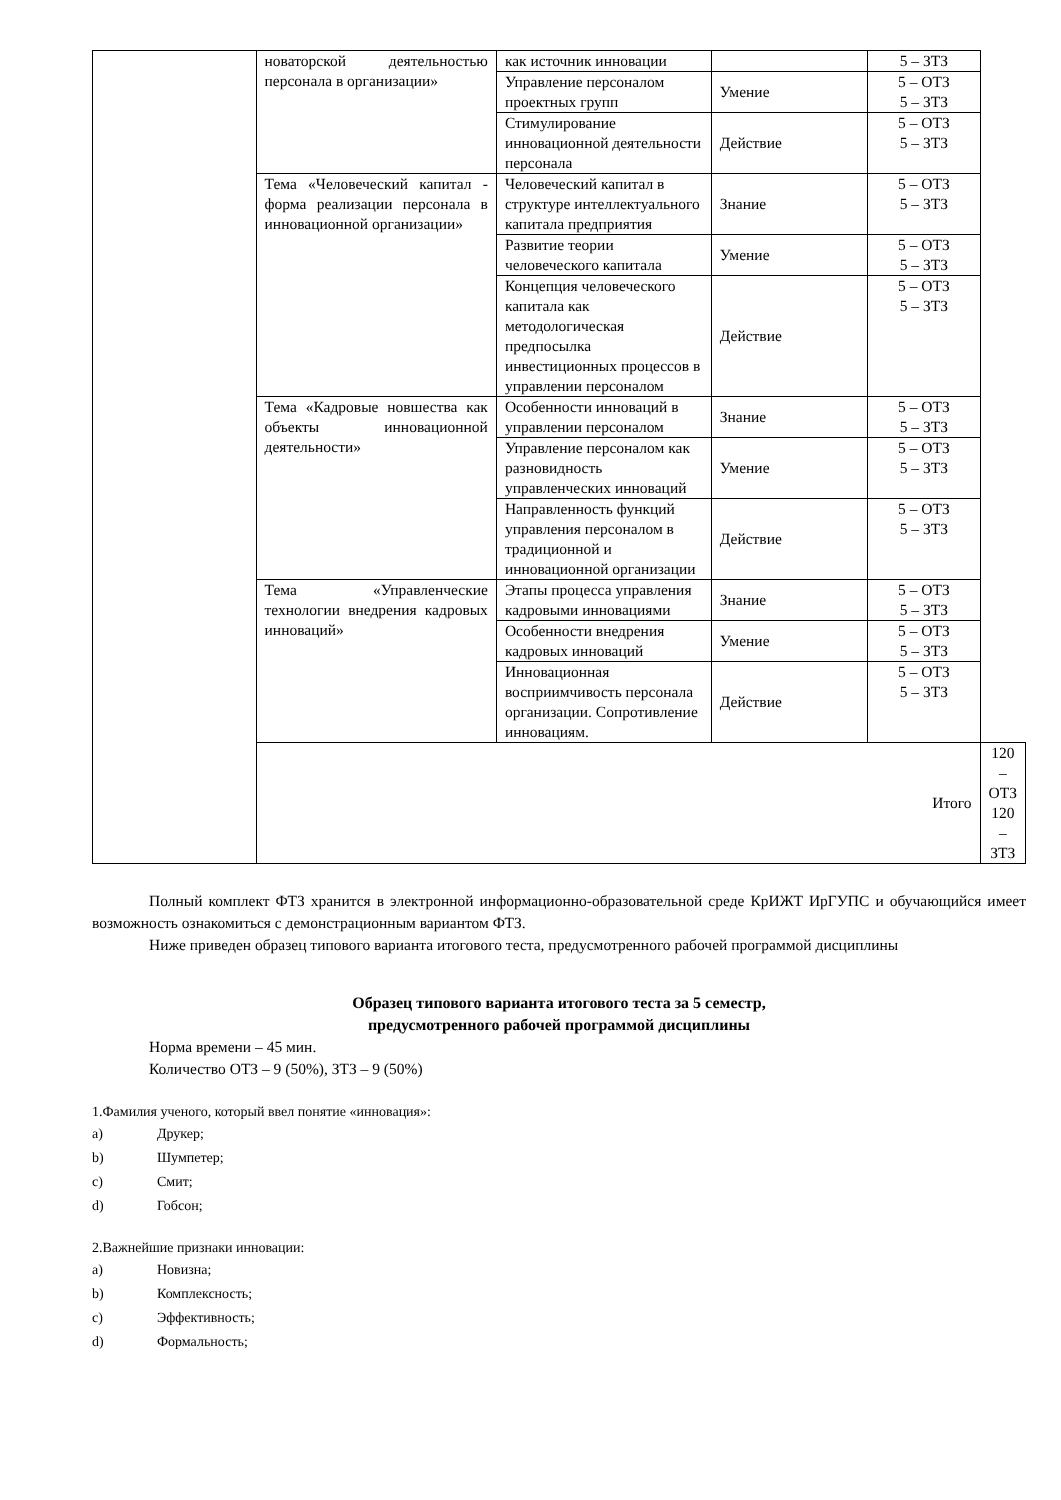| | новаторской деятельностью персонала в организации» | как источник инновации | | 5 – ЗТЗ | |
| | | Управление персоналом проектных групп | Умение | 5 – ОТЗ 5 – ЗТЗ | |
| | | Стимулирование инновационной деятельности персонала | Действие | 5 – ОТЗ 5 – ЗТЗ | |
| | Тема «Человеческий капитал - форма реализации персонала в инновационной организации» | Человеческий капитал в структуре интеллектуального капитала предприятия | Знание | 5 – ОТЗ 5 – ЗТЗ | |
| | | Развитие теории человеческого капитала | Умение | 5 – ОТЗ 5 – ЗТЗ | |
| | | Концепция человеческого капитала как методологическая предпосылка инвестиционных процессов в управлении персоналом | Действие | 5 – ОТЗ 5 – ЗТЗ | |
| | Тема «Кадровые новшества как объекты инновационной деятельности» | Особенности инноваций в управлении персоналом | Знание | 5 – ОТЗ 5 – ЗТЗ | |
| | | Управление персоналом как разновидность управленческих инноваций | Умение | 5 – ОТЗ 5 – ЗТЗ | |
| | | Направленность функций управления персоналом в традиционной и инновационной организации | Действие | 5 – ОТЗ 5 – ЗТЗ | |
| | Тема «Управленческие технологии внедрения кадровых инноваций» | Этапы процесса управления кадровыми инновациями | Знание | 5 – ОТЗ 5 – ЗТЗ | |
| | | Особенности внедрения кадровых инноваций | Умение | 5 – ОТЗ 5 – ЗТЗ | |
| | | Инновационная восприимчивость персонала организации. Сопротивление инновациям. | Действие | 5 – ОТЗ 5 – ЗТЗ | |
| | Итого | | | | 120 – ОТЗ 120 – ЗТЗ |
Полный комплект ФТЗ хранится в электронной информационно-образовательной среде КрИЖТ ИрГУПС и обучающийся имеет возможность ознакомиться с демонстрационным вариантом ФТЗ.
Ниже приведен образец типового варианта итогового теста, предусмотренного рабочей программой дисциплины
Образец типового варианта итогового теста за 5 семестр,
предусмотренного рабочей программой дисциплины
Норма времени – 45 мин.
Количество ОТЗ – 9 (50%), ЗТЗ – 9 (50%)
1.Фамилия ученого, который ввел понятие «инновация»:
a) Друкер;
b) Шумпетер;
c) Смит;
d) Гобсон;
2.Важнейшие признаки инновации:
a) Новизна;
b) Комплексность;
c) Эффективность;
d) Формальность;